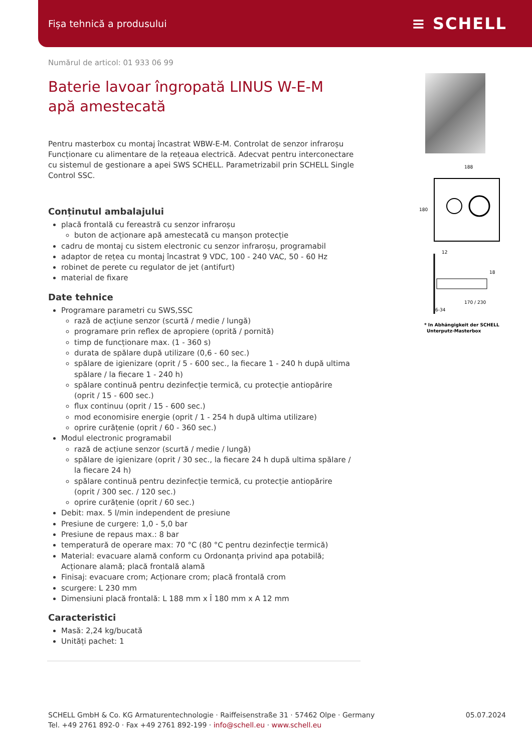Fișa tehnică a produsului ≡ SCHELL
Numărul de articol: 01 933 06 99
Baterie lavoar îngropată LINUS W-E-M
apă amestecată
Pentru masterbox cu montaj încastrat WBW-E-M. Controlat de senzor infraroșu Funcționare cu alimentare de la rețeaua electrică. Adecvat pentru interconectare cu sistemul de gestionare a apei SWS SCHELL. Parametrizabil prin SCHELL Single Control SSC.
Conținutul ambalajului
placă frontală cu fereastră cu senzor infraroșu
buton de acționare apă amestecată cu manșon protecție
cadru de montaj cu sistem electronic cu senzor infraroșu, programabil
adaptor de rețea cu montaj încastrat 9 VDC, 100 - 240 VAC, 50 - 60 Hz
robinet de perete cu regulator de jet (antifurt)
material de fixare
Date tehnice
Programare parametri cu SWS,SSC
rază de acțiune senzor (scurtă / medie / lungă)
programare prin reflex de apropiere (oprită / pornită)
timp de funcționare max. (1 - 360 s)
durata de spălare după utilizare (0,6 - 60 sec.)
spălare de igienizare (oprit / 5 - 600 sec., la fiecare 1 - 240 h după ultima spălare / la fiecare 1 - 240 h)
spălare continuă pentru dezinfecție termică, cu protecție antiopărire (oprit / 15 - 600 sec.)
flux continuu (oprit / 15 - 600 sec.)
mod economisire energie (oprit / 1 - 254 h după ultima utilizare)
oprire curățenie (oprit / 60 - 360 sec.)
Modul electronic programabil
rază de acțiune senzor (scurtă / medie / lungă)
spălare de igienizare (oprit / 30 sec., la fiecare 24 h după ultima spălare / la fiecare 24 h)
spălare continuă pentru dezinfecție termică, cu protecție antiopărire (oprit / 300 sec. / 120 sec.)
oprire curățenie (oprit / 60 sec.)
Debit: max. 5 l/min independent de presiune
Presiune de curgere: 1,0 - 5,0 bar
Presiune de repaus max.: 8 bar
temperatură de operare max: 70 °C (80 °C pentru dezinfecție termică)
Material: evacuare alamă conform cu Ordonanța privind apa potabilă; Acționare alamă; placă frontală alamă
Finisaj: evacuare crom; Acționare crom; placă frontală crom
scurgere: L 230 mm
Dimensiuni placă frontală: L 188 mm x Î 180 mm x A 12 mm
Caracteristici
Masă: 2,24 kg/bucată
Unități pachet: 1
188
180
12
18
170 / 230
6-34
* In Abhängigkeit der SCHELL
Unterputz-Masterbox
SCHELL GmbH & Co. KG Armaturentechnologie · Raiffeisenstraße 31 · 57462 Olpe · Germany
Tel. +49 2761 892-0 · Fax +49 2761 892-199 · info@schell.eu · www.schell.eu
05.07.2024